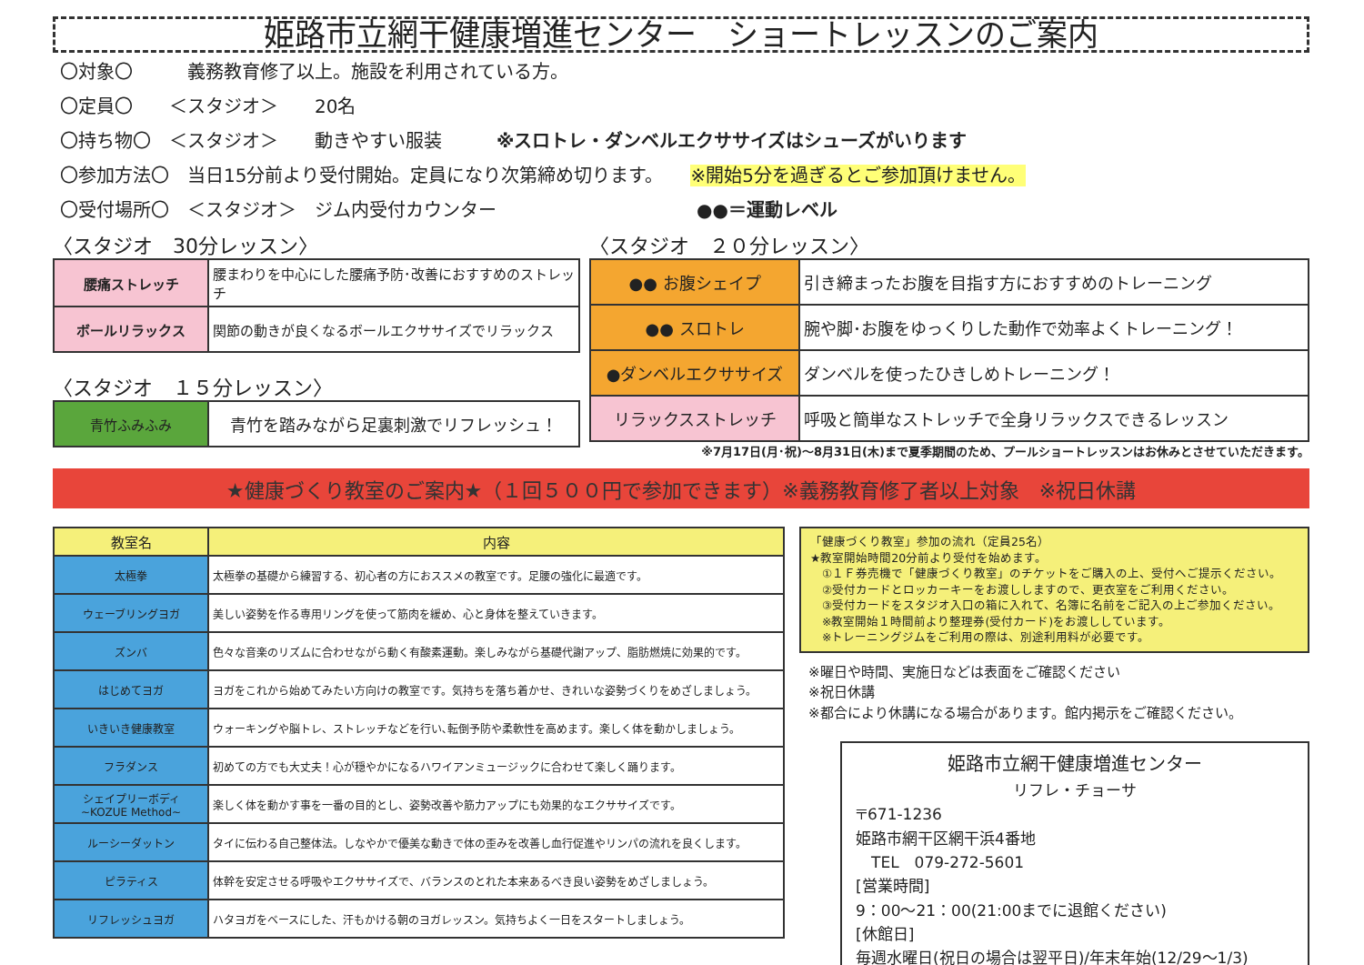姫路市立網干健康増進センター　ショートレッスンのご案内
〇対象〇　　　義務教育修了以上。施設を利用されている方。
〇定員〇　　＜スタジオ＞　　20名
〇持ち物〇　＜スタジオ＞　　動きやすい服装　　　※スロトレ・ダンベルエクササイズはシューズがいります
〇参加方法〇　当日15分前より受付開始。定員になり次第締め切ります。　　※開始5分を過ぎるとご参加頂けません。
〇受付場所〇　＜スタジオ＞　ジム内受付カウンター　　　　　　　　　　　●●＝運動レベル
〈スタジオ　30分レッスン〉
| 腰痛ストレッチ | 腰まわりを中心にした腰痛予防･改善におすすめのストレッチ |
| ボールリラックス | 関節の動きが良くなるボールエクササイズでリラックス |
〈スタジオ　１５分レッスン〉
| 青竹ふみふみ | 青竹を踏みながら足裏刺激でリフレッシュ！ |
〈スタジオ　２０分レッスン〉
| ●● お腹シェイプ | 引き締まったお腹を目指す方におすすめのトレーニング |
| ●● スロトレ | 腕や脚･お腹をゆっくりした動作で効率よくトレーニング！ |
| ●ダンベルエクササイズ | ダンベルを使ったひきしめトレーニング！ |
| リラックスストレッチ | 呼吸と簡単なストレッチで全身リラックスできるレッスン |
※7月17日(月･祝)～8月31日(木)まで夏季期間のため、プールショートレッスンはお休みとさせていただきます。
★健康づくり教室のご案内★（１回５００円で参加できます）※義務教育修了者以上対象　※祝日休講
| 教室名 | 内容 |
| --- | --- |
| 太極拳 | 太極拳の基礎から練習する、初心者の方におススメの教室です。足腰の強化に最適です。 |
| ウェーブリングヨガ | 美しい姿勢を作る専用リングを使って筋肉を緩め、心と身体を整えていきます。 |
| ズンバ | 色々な音楽のリズムに合わせながら動く有酸素運動。楽しみながら基礎代謝アップ、脂肪燃焼に効果的です。 |
| はじめてヨガ | ヨガをこれから始めてみたい方向けの教室です。気持ちを落ち着かせ、きれいな姿勢づくりをめざしましょう。 |
| いきいき健康教室 | ウォーキングや脳トレ、ストレッチなどを行い､転倒予防や柔軟性を高めます。楽しく体を動かしましょう。 |
| フラダンス | 初めての方でも大丈夫！心が穏やかになるハワイアンミュージックに合わせて楽しく踊ります。 |
| シェイプリーボディ ~KOZUE Method~ | 楽しく体を動かす事を一番の目的とし、姿勢改善や筋力アップにも効果的なエクササイズです。 |
| ルーシーダットン | タイに伝わる自己整体法。しなやかで優美な動きで体の歪みを改善し血行促進やリンパの流れを良くします。 |
| ピラティス | 体幹を安定させる呼吸やエクササイズで、バランスのとれた本来あるべき良い姿勢をめざしましょう。 |
| リフレッシュヨガ | ハタヨガをベースにした、汗もかける朝のヨガレッスン。気持ちよく一日をスタートしましょう。 |
「健康づくり教室」参加の流れ（定員25名）
★教室開始時間20分前より受付を始めます。
　①１Ｆ券売機で「健康づくり教室」のチケットをご購入の上、受付へご提示ください。
　②受付カードとロッカーキーをお渡ししますので、更衣室をご利用ください。
　③受付カードをスタジオ入口の箱に入れて、名簿に名前をご記入の上ご参加ください。
　※教室開始１時間前より整理券(受付カード)をお渡ししています。
　※トレーニングジムをご利用の際は、別途利用料が必要です。
※曜日や時間、実施日などは表面をご確認ください
※祝日休講
※都合により休講になる場合があります。館内掲示をご確認ください。
姫路市立網干健康増進センター
リフレ・チョーサ
〒671-1236
姫路市網干区網干浜4番地
　TEL　079-272-5601
[営業時間]
9：00～21：00(21:00までに退館ください)
[休館日]
毎週水曜日(祝日の場合は翌平日)/年末年始(12/29～1/3)